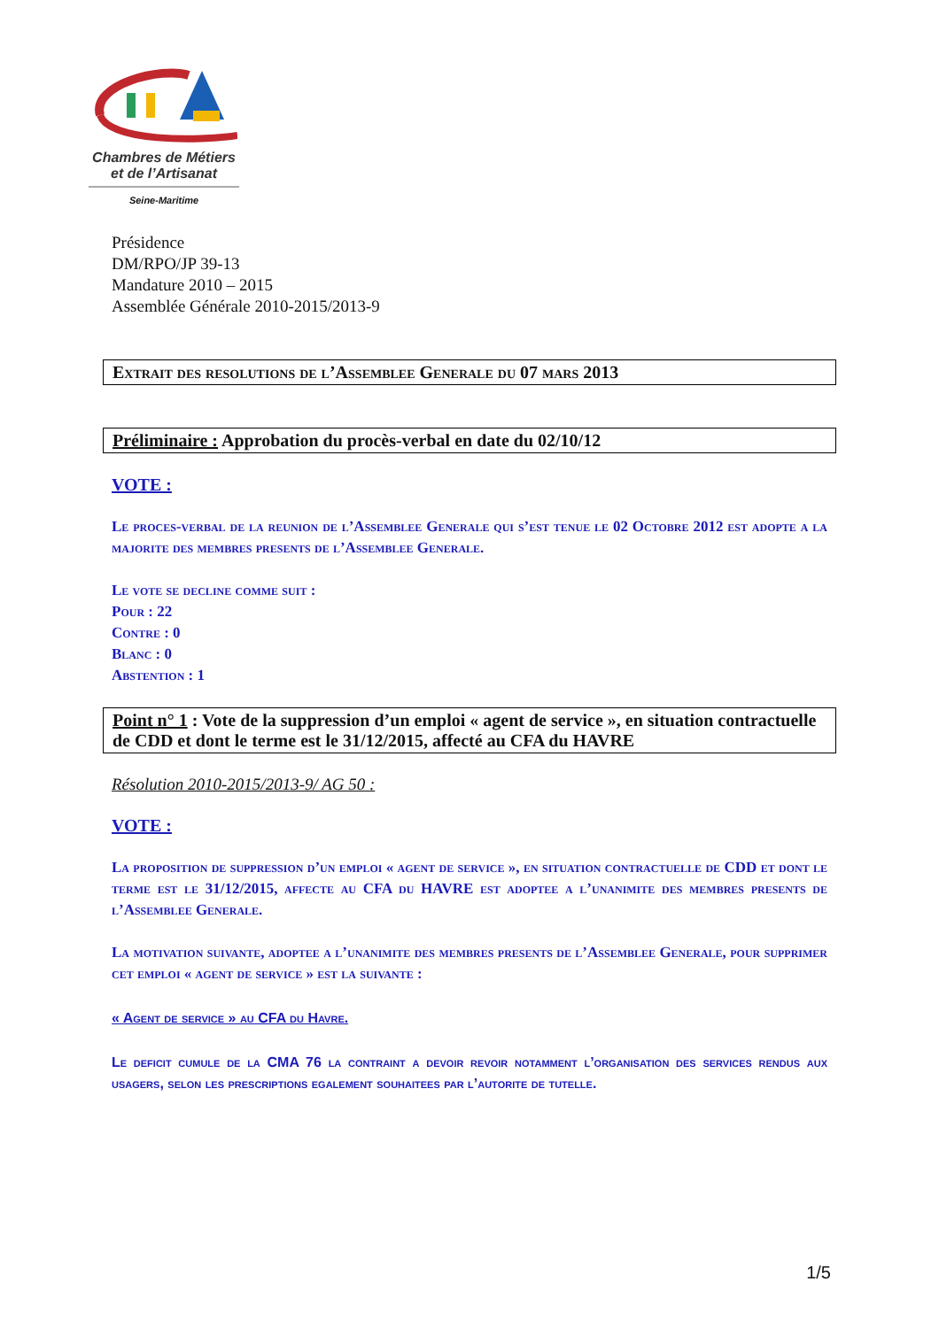Chambres de Métiers
et de l’Artisanat
Seine-Maritime
Présidence
DM/RPO/JP 39-13
Mandature 2010 – 2015
Assemblée Générale 2010-2015/2013-9
Extrait des resolutions de l’Assemblee Generale du 07 mars 2013
Préliminaire : Approbation du procès-verbal en date du 02/10/12
VOTE :
Le proces-verbal de la reunion de l’Assemblee Generale qui s’est tenue le 02 Octobre 2012 est adopte a la majorite des membres presents de l’Assemblee Generale.
Le vote se decline comme suit :
Pour : 22
Contre : 0
Blanc : 0
Abstention : 1
Point n° 1 : Vote de la suppression d’un emploi « agent de service », en situation contractuelle de CDD et dont le terme est le 31/12/2015, affecté au CFA du HAVRE
Résolution 2010-2015/2013-9/ AG 50 :
VOTE :
La proposition de suppression d’un emploi « agent de service », en situation contractuelle de CDD et dont le terme est le 31/12/2015, affecte au CFA du HAVRE est adoptee a l’unanimite des membres presents de l’Assemblee Generale.
La motivation suivante, adoptee a l’unanimite des membres presents de l’Assemblee Generale, pour supprimer cet emploi « agent de service » est la suivante :
« Agent de service » au CFA du Havre.
Le deficit cumule de la CMA 76 la contraint a devoir revoir notamment l’organisation des services rendus aux usagers, selon les prescriptions egalement souhaitees par l’autorite de tutelle.
1/5